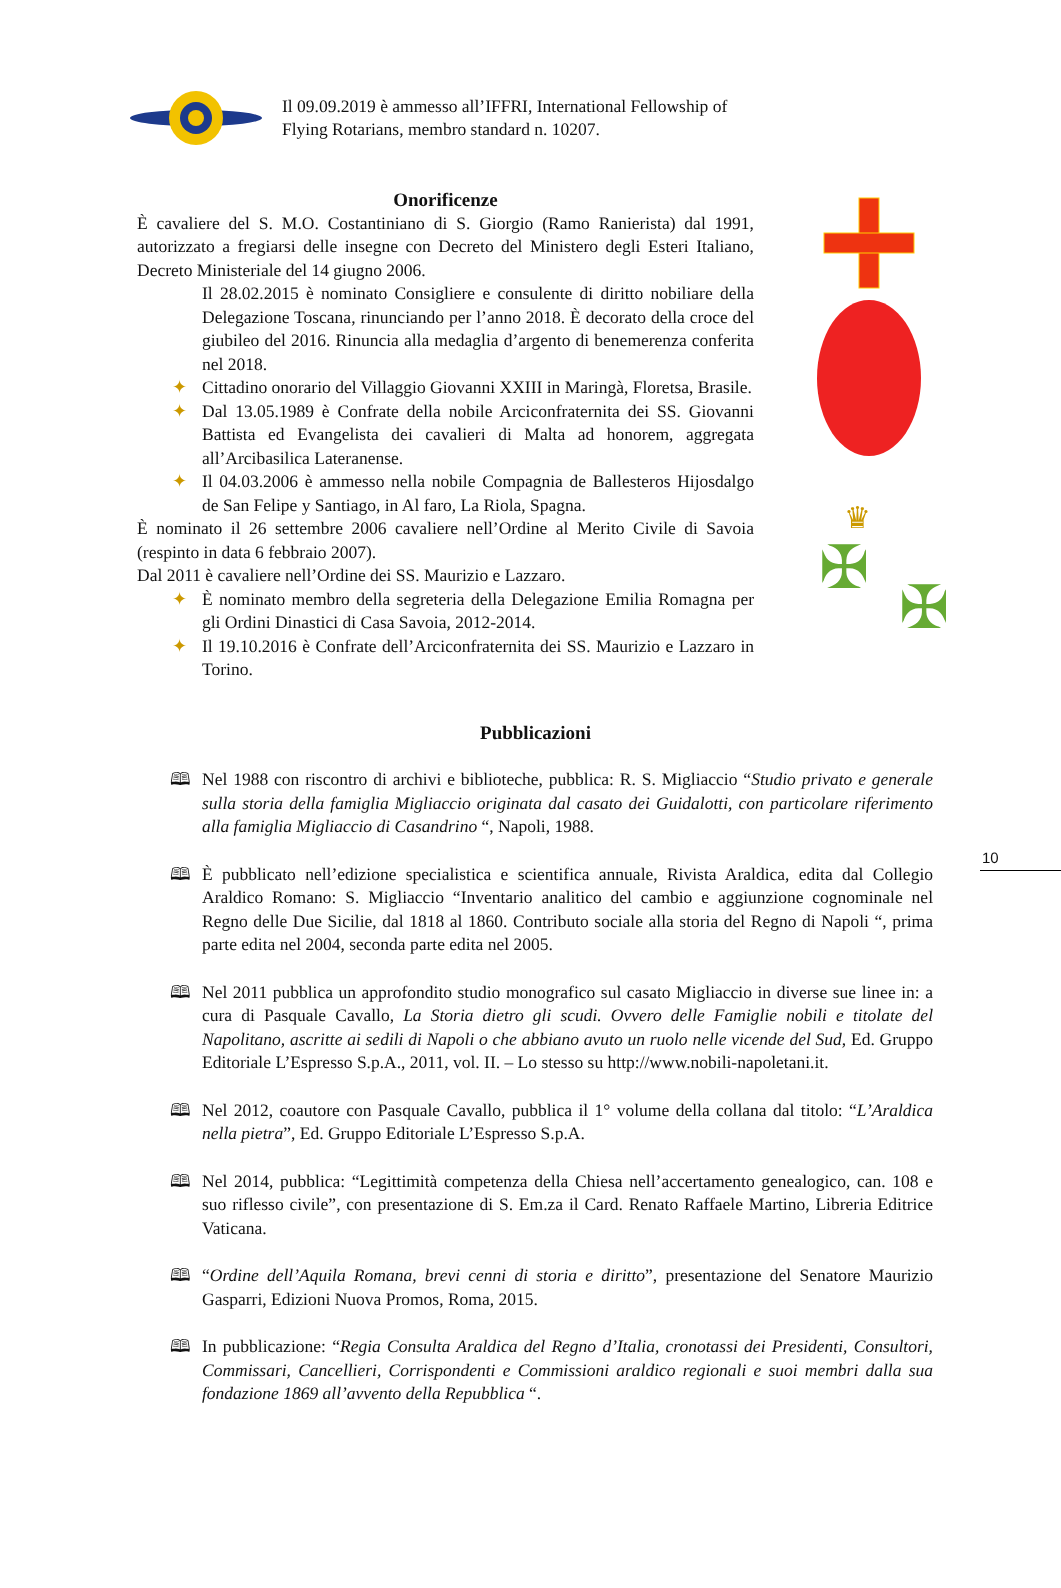10
Il 09.09.2019 è ammesso all’IFFRI, International Fellowship of Flying Rotarians, membro standard n. 10207.
Onorificenze
È cavaliere del S. M.O. Costantiniano di S. Giorgio (Ramo Ranierista) dal 1991, autorizzato a fregiarsi delle insegne con Decreto del Ministero degli Esteri Italiano, Decreto Ministeriale del 14 giugno 2006.
Il 28.02.2015 è nominato Consigliere e consulente di diritto nobiliare della Delegazione Toscana, rinunciando per l’anno 2018. È decorato della croce del giubileo del 2016. Rinuncia alla medaglia d’argento di benemerenza conferita nel 2018.
✦ Cittadino onorario del Villaggio Giovanni XXIII in Maringà, Floretsa, Brasile.
✦ Dal 13.05.1989 è Confrate della nobile Arciconfraternita dei SS. Giovanni Battista ed Evangelista dei cavalieri di Malta ad honorem, aggregata all’Arcibasilica Lateranense.
✦ Il 04.03.2006 è ammesso nella nobile Compagnia de Ballesteros Hijosdalgo de San Felipe y Santiago, in Al faro, La Riola, Spagna.
È nominato il 26 settembre 2006 cavaliere nell’Ordine al Merito Civile di Savoia (respinto in data 6 febbraio 2007).
Dal 2011 è cavaliere nell’Ordine dei SS. Maurizio e Lazzaro.
✦ È nominato membro della segreteria della Delegazione Emilia Romagna per gli Ordini Dinastici di Casa Savoia, 2012-2014.
✦ Il 19.10.2016 è Confrate dell’Arciconfraternita dei SS. Maurizio e Lazzaro in Torino.
♛
✠
✠
Pubblicazioni
🕮 Nel 1988 con riscontro di archivi e biblioteche, pubblica: R. S. Migliaccio “Studio privato e generale sulla storia della famiglia Migliaccio originata dal casato dei Guidalotti, con particolare riferimento alla famiglia Migliaccio di Casandrino “, Napoli, 1988.
🕮 È pubblicato nell’edizione specialistica e scientifica annuale, Rivista Araldica, edita dal Collegio Araldico Romano: S. Migliaccio “Inventario analitico del cambio e aggiunzione cognominale nel Regno delle Due Sicilie, dal 1818 al 1860. Contributo sociale alla storia del Regno di Napoli “, prima parte edita nel 2004, seconda parte edita nel 2005.
🕮 Nel 2011 pubblica un approfondito studio monografico sul casato Migliaccio in diverse sue linee in: a cura di Pasquale Cavallo, La Storia dietro gli scudi. Ovvero delle Famiglie nobili e titolate del Napolitano, ascritte ai sedili di Napoli o che abbiano avuto un ruolo nelle vicende del Sud, Ed. Gruppo Editoriale L’Espresso S.p.A., 2011, vol. II. – Lo stesso su http://www.nobili-napoletani.it.
🕮 Nel 2012, coautore con Pasquale Cavallo, pubblica il 1° volume della collana dal titolo: “L’Araldica nella pietra”, Ed. Gruppo Editoriale L’Espresso S.p.A.
🕮 Nel 2014, pubblica: “Legittimità competenza della Chiesa nell’accertamento genealogico, can. 108 e suo riflesso civile”, con presentazione di S. Em.za il Card. Renato Raffaele Martino, Libreria Editrice Vaticana.
🕮 “Ordine dell’Aquila Romana, brevi cenni di storia e diritto”, presentazione del Senatore Maurizio Gasparri, Edizioni Nuova Promos, Roma, 2015.
🕮 In pubblicazione: “Regia Consulta Araldica del Regno d’Italia, cronotassi dei Presidenti, Consultori, Commissari, Cancellieri, Corrispondenti e Commissioni araldico regionali e suoi membri dalla sua fondazione 1869 all’avvento della Repubblica “.